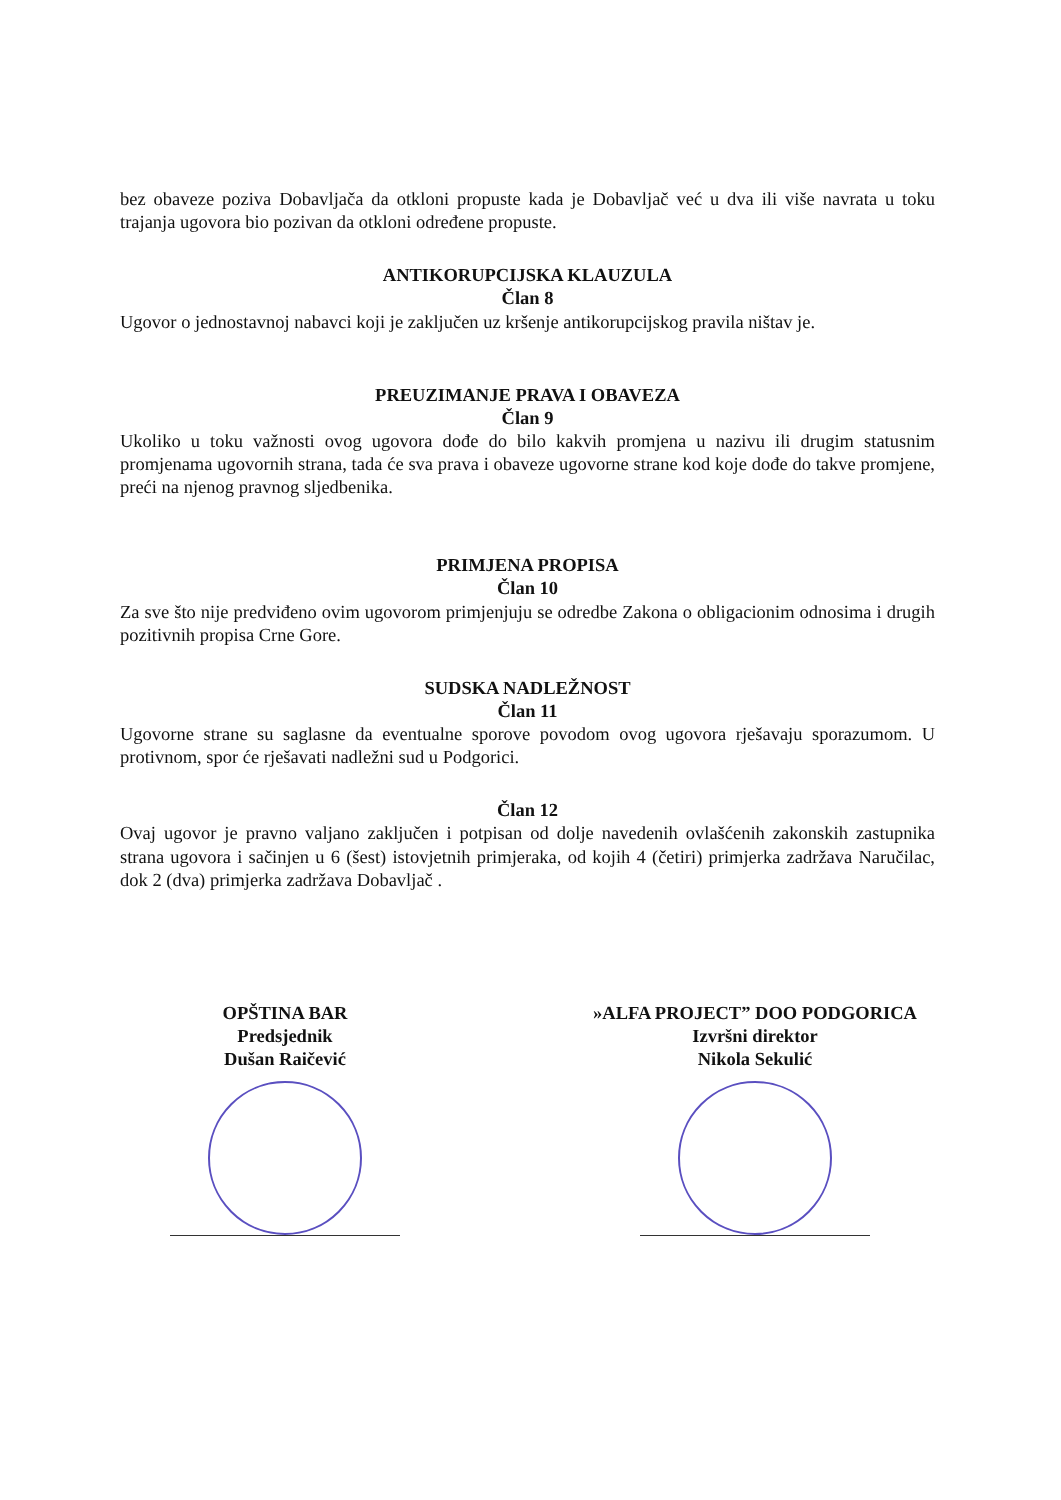bez obaveze poziva Dobavljača da otkloni propuste kada je Dobavljač već u dva ili više navrata u toku trajanja ugovora bio pozivan da otkloni određene propuste.
ANTIKORUPCIJSKA KLAUZULA
Član 8
Ugovor o jednostavnoj nabavci koji je zaključen uz kršenje antikorupcijskog pravila ništav je.
PREUZIMANJE PRAVA I OBAVEZA
Član 9
Ukoliko u toku važnosti ovog ugovora dođe do bilo kakvih promjena u nazivu ili drugim statusnim promjenama ugovornih strana, tada će sva prava i obaveze ugovorne strane kod koje dođe do takve promjene, preći na njenog pravnog sljedbenika.
PRIMJENA PROPISA
Član 10
Za sve što nije predviđeno ovim ugovorom primjenjuju se odredbe Zakona o obligacionim odnosima i drugih pozitivnih propisa Crne Gore.
SUDSKA NADLEŽNOST
Član 11
Ugovorne strane su saglasne da eventualne sporove povodom ovog ugovora rješavaju sporazumom. U protivnom, spor će rješavati nadležni sud u Podgorici.
Član 12
Ovaj ugovor je pravno valjano zaključen i potpisan od dolje navedenih ovlašćenih zakonskih zastupnika strana ugovora i sačinjen u 6 (šest) istovjetnih primjeraka, od kojih 4 (četiri) primjerka zadržava Naručilac, dok 2 (dva) primjerka zadržava Dobavljač .
OPŠTINA BAR
Predsjednik
Dušan Raičević
»ALFA PROJECT” DOO PODGORICA
Izvršni direktor
Nikola Sekulić